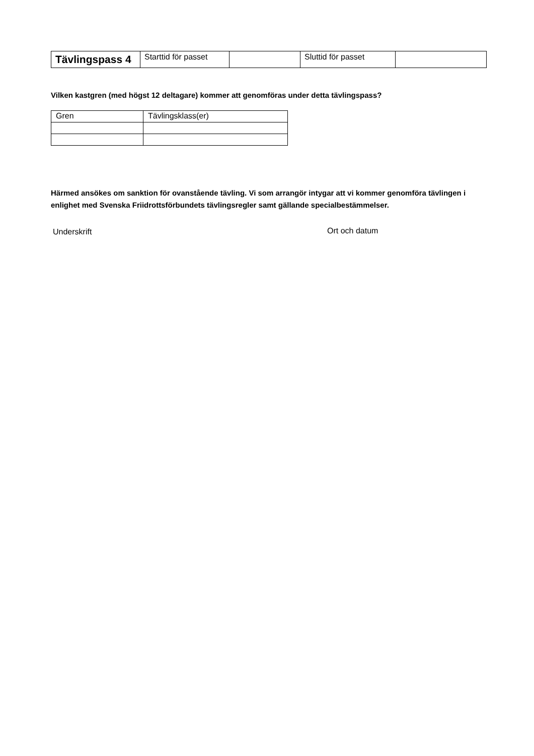| Tävlingspass 4 | Starttid för passet | | Sluttid för passet | |
Vilken kastgren (med högst 12 deltagare) kommer att genomföras under detta tävlingspass?
| Gren | Tävlingsklass(er) |
| --- | --- |
Härmed ansökes om sanktion för ovanstående tävling. Vi som arrangör intygar att vi kommer genomföra tävlingen i enlighet med Svenska Friidrottsförbundets tävlingsregler samt gällande specialbestämmelser.
Underskrift Ort och datum